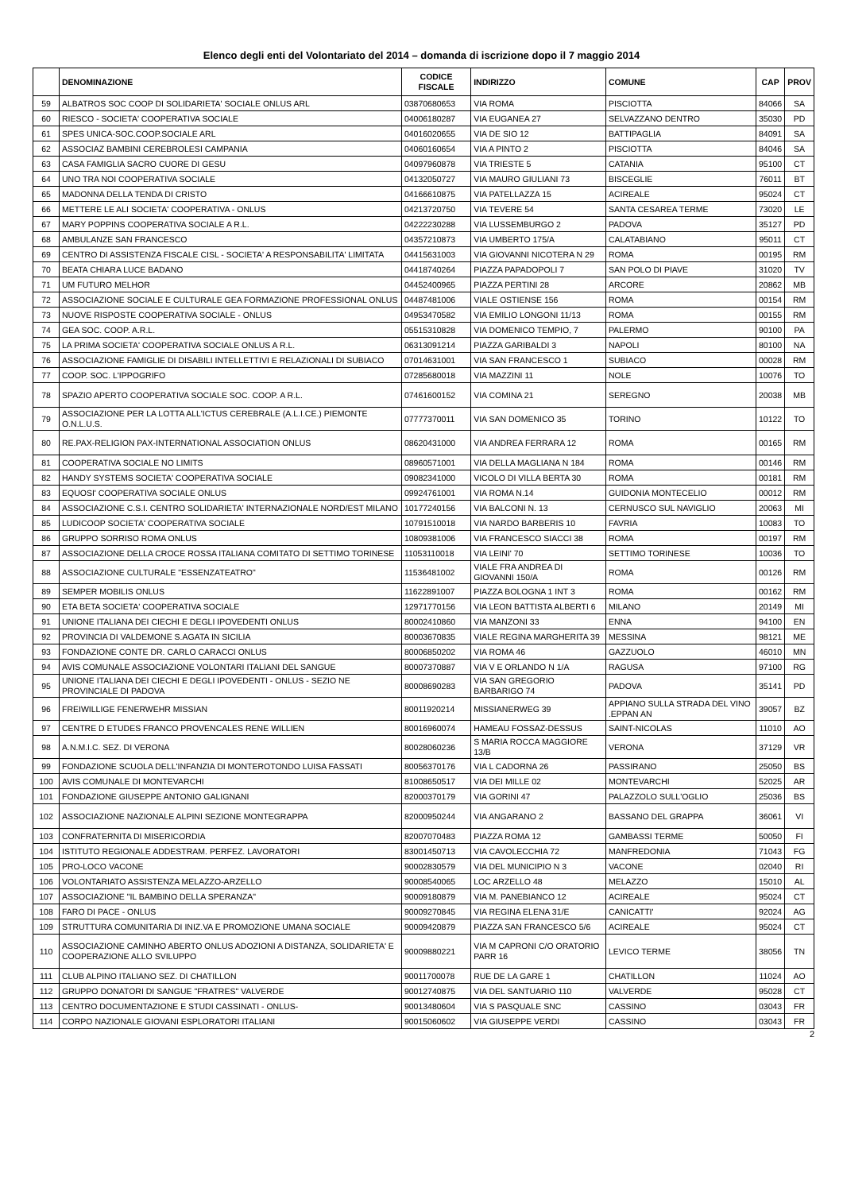Elenco degli enti del Volontariato del 2014 – domanda di iscrizione dopo il 7 maggio 2014
| | DENOMINAZIONE | CODICE FISCALE | INDIRIZZO | COMUNE | CAP | PROV |
| --- | --- | --- | --- | --- | --- | --- |
| 59 | ALBATROS SOC COOP DI SOLIDARIETA' SOCIALE ONLUS ARL | 03870680653 | VIA ROMA | PISCIOTTA | 84066 | SA |
| 60 | RIESCO - SOCIETA' COOPERATIVA SOCIALE | 04006180287 | VIA EUGANEA 27 | SELVAZZANO DENTRO | 35030 | PD |
| 61 | SPES UNICA-SOC.COOP.SOCIALE ARL | 04016020655 | VIA DE SIO 12 | BATTIPAGLIA | 84091 | SA |
| 62 | ASSOCIAZ BAMBINI CEREBROLESI CAMPANIA | 04060160654 | VIA A PINTO 2 | PISCIOTTA | 84046 | SA |
| 63 | CASA FAMIGLIA SACRO CUORE DI GESU | 04097960878 | VIA TRIESTE 5 | CATANIA | 95100 | CT |
| 64 | UNO TRA NOI COOPERATIVA SOCIALE | 04132050727 | VIA MAURO GIULIANI 73 | BISCEGLIE | 76011 | BT |
| 65 | MADONNA DELLA TENDA DI CRISTO | 04166610875 | VIA PATELLAZZA 15 | ACIREALE | 95024 | CT |
| 66 | METTERE LE ALI SOCIETA' COOPERATIVA - ONLUS | 04213720750 | VIA TEVERE 54 | SANTA CESAREA TERME | 73020 | LE |
| 67 | MARY POPPINS COOPERATIVA SOCIALE A R.L. | 04222230288 | VIA LUSSEMBURGO 2 | PADOVA | 35127 | PD |
| 68 | AMBULANZE SAN FRANCESCO | 04357210873 | VIA UMBERTO 175/A | CALATABIANO | 95011 | CT |
| 69 | CENTRO DI ASSISTENZA FISCALE CISL - SOCIETA' A RESPONSABILITA' LIMITATA | 04415631003 | VIA GIOVANNI NICOTERA N 29 | ROMA | 00195 | RM |
| 70 | BEATA CHIARA LUCE BADANO | 04418740264 | PIAZZA PAPADOPOLI 7 | SAN POLO DI PIAVE | 31020 | TV |
| 71 | UM FUTURO MELHOR | 04452400965 | PIAZZA PERTINI 28 | ARCORE | 20862 | MB |
| 72 | ASSOCIAZIONE SOCIALE E CULTURALE GEA FORMAZIONE PROFESSIONAL ONLUS | 04487481006 | VIALE OSTIENSE 156 | ROMA | 00154 | RM |
| 73 | NUOVE RISPOSTE COOPERATIVA SOCIALE - ONLUS | 04953470582 | VIA EMILIO LONGONI 11/13 | ROMA | 00155 | RM |
| 74 | GEA SOC. COOP. A.R.L. | 05515310828 | VIA DOMENICO TEMPIO, 7 | PALERMO | 90100 | PA |
| 75 | LA PRIMA SOCIETA' COOPERATIVA SOCIALE ONLUS A R.L. | 06313091214 | PIAZZA GARIBALDI 3 | NAPOLI | 80100 | NA |
| 76 | ASSOCIAZIONE FAMIGLIE DI DISABILI INTELLETTIVI E RELAZIONALI DI SUBIACO | 07014631001 | VIA SAN FRANCESCO 1 | SUBIACO | 00028 | RM |
| 77 | COOP. SOC. L'IPPOGRIFO | 07285680018 | VIA MAZZINI 11 | NOLE | 10076 | TO |
| 78 | SPAZIO APERTO COOPERATIVA SOCIALE SOC. COOP. A R.L. | 07461600152 | VIA COMINA 21 | SEREGNO | 20038 | MB |
| 79 | ASSOCIAZIONE PER LA LOTTA ALL'ICTUS CEREBRALE (A.L.I.CE.) PIEMONTE O.N.L.U.S. | 07777370011 | VIA SAN DOMENICO 35 | TORINO | 10122 | TO |
| 80 | RE.PAX-RELIGION PAX-INTERNATIONAL ASSOCIATION ONLUS | 08620431000 | VIA ANDREA FERRARA 12 | ROMA | 00165 | RM |
| 81 | COOPERATIVA SOCIALE NO LIMITS | 08960571001 | VIA DELLA MAGLIANA N 184 | ROMA | 00146 | RM |
| 82 | HANDY SYSTEMS SOCIETA' COOPERATIVA SOCIALE | 09082341000 | VICOLO DI VILLA BERTA 30 | ROMA | 00181 | RM |
| 83 | EQUOSI' COOPERATIVA SOCIALE ONLUS | 09924761001 | VIA ROMA N.14 | GUIDONIA MONTECELIO | 00012 | RM |
| 84 | ASSOCIAZIONE C.S.I. CENTRO SOLIDARIETA' INTERNAZIONALE NORD/EST MILANO | 10177240156 | VIA BALCONI N. 13 | CERNUSCO SUL NAVIGLIO | 20063 | MI |
| 85 | LUDICOOP SOCIETA' COOPERATIVA SOCIALE | 10791510018 | VIA NARDO BARBERIS 10 | FAVRIA | 10083 | TO |
| 86 | GRUPPO SORRISO ROMA ONLUS | 10809381006 | VIA FRANCESCO SIACCI 38 | ROMA | 00197 | RM |
| 87 | ASSOCIAZIONE DELLA CROCE ROSSA ITALIANA COMITATO DI SETTIMO TORINESE | 11053110018 | VIA LEINI' 70 | SETTIMO TORINESE | 10036 | TO |
| 88 | ASSOCIAZIONE CULTURALE "ESSENZATEATRO" | 11536481002 | VIALE FRA ANDREA DI GIOVANNI 150/A | ROMA | 00126 | RM |
| 89 | SEMPER MOBILIS ONLUS | 11622891007 | PIAZZA BOLOGNA 1 INT 3 | ROMA | 00162 | RM |
| 90 | ETA BETA SOCIETA' COOPERATIVA SOCIALE | 12971770156 | VIA LEON BATTISTA ALBERTI 6 | MILANO | 20149 | MI |
| 91 | UNIONE ITALIANA DEI CIECHI E DEGLI IPOVEDENTI ONLUS | 80002410860 | VIA MANZONI 33 | ENNA | 94100 | EN |
| 92 | PROVINCIA DI VALDEMONE S.AGATA IN SICILIA | 80003670835 | VIALE REGINA MARGHERITA 39 | MESSINA | 98121 | ME |
| 93 | FONDAZIONE CONTE DR. CARLO CARACCI ONLUS | 80006850202 | VIA ROMA 46 | GAZZUOLO | 46010 | MN |
| 94 | AVIS COMUNALE ASSOCIAZIONE VOLONTARI ITALIANI DEL SANGUE | 80007370887 | VIA V E ORLANDO N 1/A | RAGUSA | 97100 | RG |
| 95 | UNIONE ITALIANA DEI CIECHI E DEGLI IPOVEDENTI - ONLUS - SEZIO NE PROVINCIALE DI PADOVA | 80008690283 | VIA SAN GREGORIO BARBARIGO 74 | PADOVA | 35141 | PD |
| 96 | FREIWILLIGE FENERWEHR MISSIAN | 80011920214 | MISSIANERWEG 39 | APPIANO SULLA STRADA DEL VINO .EPPAN AN | 39057 | BZ |
| 97 | CENTRE D ETUDES FRANCO PROVENCALES RENE WILLIEN | 80016960074 | HAMEAU FOSSAZ-DESSUS | SAINT-NICOLAS | 11010 | AO |
| 98 | A.N.M.I.C. SEZ. DI VERONA | 80028060236 | S MARIA ROCCA MAGGIORE 13/B | VERONA | 37129 | VR |
| 99 | FONDAZIONE SCUOLA DELL'INFANZIA DI MONTEROTONDO LUISA FASSATI | 80056370176 | VIA L CADORNA 26 | PASSIRANO | 25050 | BS |
| 100 | AVIS COMUNALE DI MONTEVARCHI | 81008650517 | VIA DEI MILLE 02 | MONTEVARCHI | 52025 | AR |
| 101 | FONDAZIONE GIUSEPPE ANTONIO GALIGNANI | 82000370179 | VIA GORINI 47 | PALAZZOLO SULL'OGLIO | 25036 | BS |
| 102 | ASSOCIAZIONE NAZIONALE ALPINI SEZIONE MONTEGRAPPA | 82000950244 | VIA ANGARANO 2 | BASSANO DEL GRAPPA | 36061 | VI |
| 103 | CONFRATERNITA DI MISERICORDIA | 82007070483 | PIAZZA ROMA 12 | GAMBASSI TERME | 50050 | FI |
| 104 | ISTITUTO REGIONALE ADDESTRAM. PERFEZ. LAVORATORI | 83001450713 | VIA CAVOLECCHIA 72 | MANFREDONIA | 71043 | FG |
| 105 | PRO-LOCO VACONE | 90002830579 | VIA DEL MUNICIPIO N 3 | VACONE | 02040 | RI |
| 106 | VOLONTARIATO ASSISTENZA MELAZZO-ARZELLO | 90008540065 | LOC ARZELLO 48 | MELAZZO | 15010 | AL |
| 107 | ASSOCIAZIONE "IL BAMBINO DELLA SPERANZA" | 90009180879 | VIA M. PANEBIANCO 12 | ACIREALE | 95024 | CT |
| 108 | FARO DI PACE - ONLUS | 90009270845 | VIA REGINA ELENA 31/E | CANICATTI' | 92024 | AG |
| 109 | STRUTTURA COMUNITARIA DI INIZ.VA E PROMOZIONE UMANA SOCIALE | 90009420879 | PIAZZA SAN FRANCESCO 5/6 | ACIREALE | 95024 | CT |
| 110 | ASSOCIAZIONE CAMINHO ABERTO ONLUS ADOZIONI A DISTANZA, SOLIDARIETA' E COOPERAZIONE ALLO SVILUPPO | 90009880221 | VIA M CAPRONI C/O ORATORIO PARR 16 | LEVICO TERME | 38056 | TN |
| 111 | CLUB ALPINO ITALIANO SEZ. DI CHATILLON | 90011700078 | RUE DE LA GARE 1 | CHATILLON | 11024 | AO |
| 112 | GRUPPO DONATORI DI SANGUE "FRATRES" VALVERDE | 90012740875 | VIA DEL SANTUARIO 110 | VALVERDE | 95028 | CT |
| 113 | CENTRO DOCUMENTAZIONE E STUDI CASSINATI - ONLUS- | 90013480604 | VIA S PASQUALE SNC | CASSINO | 03043 | FR |
| 114 | CORPO NAZIONALE GIOVANI ESPLORATORI ITALIANI | 90015060602 | VIA GIUSEPPE VERDI | CASSINO | 03043 | FR |
2